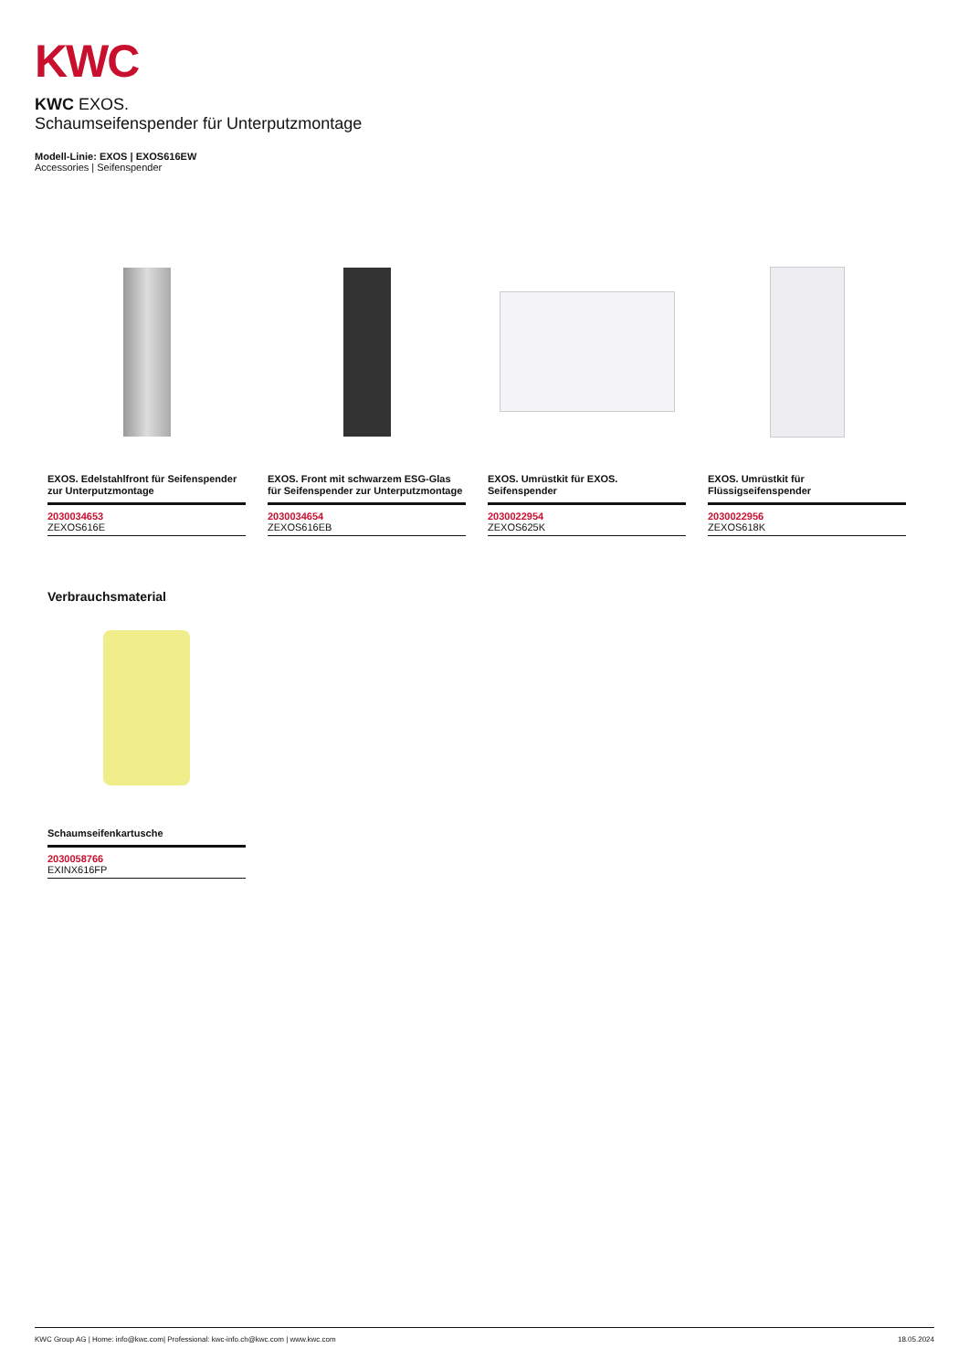KWC
KWC EXOS.
Schaumseifenspender für Unterputzmontage
Modell-Linie: EXOS | EXOS616EW
Accessories | Seifenspender
EXOS. Edelstahlfront für Seifenspender zur Unterputzmontage
2030034653
ZEXOS616E
EXOS. Front mit schwarzem ESG-Glas für Seifenspender zur Unterputzmontage
2030034654
ZEXOS616EB
EXOS. Umrüstkit für EXOS. Seifenspender
2030022954
ZEXOS625K
EXOS. Umrüstkit für Flüssigseifenspender
2030022956
ZEXOS618K
Verbrauchsmaterial
Schaumseifenkartusche
2030058766
EXINX616FP
KWC Group AG | Home: info@kwc.com| Professional: kwc-info.ch@kwc.com | www.kwc.com 18.05.2024